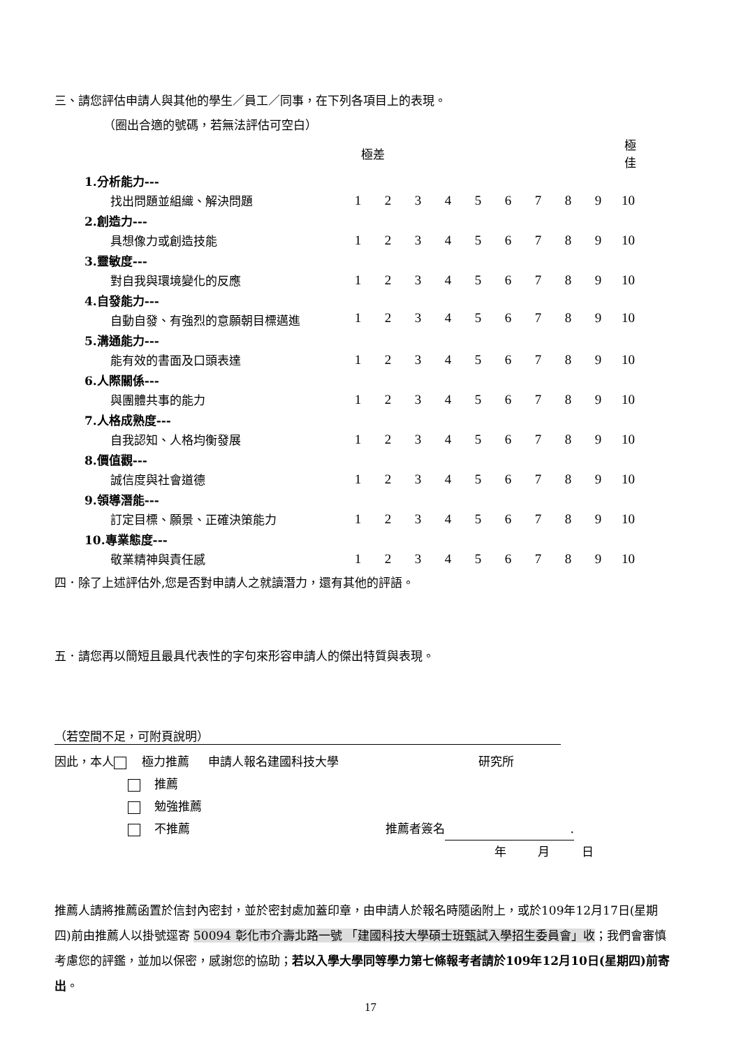三、請您評估申請人與其他的學生／員工／同事，在下列各項目上的表現。
（圈出合適的號碼，若無法評估可空白）
| | 極差 | | | | | | | | | 極佳 |
| 1.分析能力--- | | | | | | | | | | |
| 找出問題並組織、解決問題 | 1 | 2 | 3 | 4 | 5 | 6 | 7 | 8 | 9 | 10 |
| 2.創造力--- | | | | | | | | | | |
| 具想像力或創造技能 | 1 | 2 | 3 | 4 | 5 | 6 | 7 | 8 | 9 | 10 |
| 3.靈敏度--- | | | | | | | | | | |
| 對自我與環境變化的反應 | 1 | 2 | 3 | 4 | 5 | 6 | 7 | 8 | 9 | 10 |
| 4.自發能力--- | | | | | | | | | | |
| 自動自發、有強烈的意願朝目標邁進 | 1 | 2 | 3 | 4 | 5 | 6 | 7 | 8 | 9 | 10 |
| 5.溝通能力--- | | | | | | | | | | |
| 能有效的書面及口頭表達 | 1 | 2 | 3 | 4 | 5 | 6 | 7 | 8 | 9 | 10 |
| 6.人際關係--- | | | | | | | | | | |
| 與團體共事的能力 | 1 | 2 | 3 | 4 | 5 | 6 | 7 | 8 | 9 | 10 |
| 7.人格成熟度--- | | | | | | | | | | |
| 自我認知、人格均衡發展 | 1 | 2 | 3 | 4 | 5 | 6 | 7 | 8 | 9 | 10 |
| 8.價值觀--- | | | | | | | | | | |
| 誠信度與社會道德 | 1 | 2 | 3 | 4 | 5 | 6 | 7 | 8 | 9 | 10 |
| 9.領導潛能--- | | | | | | | | | | |
| 訂定目標、願景、正確決策能力 | 1 | 2 | 3 | 4 | 5 | 6 | 7 | 8 | 9 | 10 |
| 10.專業態度--- | | | | | | | | | | |
| 敬業精神與責任感 | 1 | 2 | 3 | 4 | 5 | 6 | 7 | 8 | 9 | 10 |
四．除了上述評估外,您是否對申請人之就讀潛力，還有其他的評語。
五．請您再以簡短且最具代表性的字句來形容申請人的傑出特質與表現。
（若空間不足，可附頁說明）
因此，本人 極力推薦 申請人報名建國科技大學 研究所
推薦
勉強推薦
不推薦 推薦者簽名.
年 月 日
推薦人請將推薦函置於信封內密封，並於密封處加蓋印章，由申請人於報名時隨函附上，或於109年12月17日(星期四)前由推薦人以掛號逕寄 50094 彰化市介壽北路一號 「建國科技大學碩士班甄試入學招生委員會」收；我們會審慎考慮您的評鑑，並加以保密，感謝您的協助；若以入學大學同等學力第七條報考者請於109年12月10日(星期四)前寄出。
17